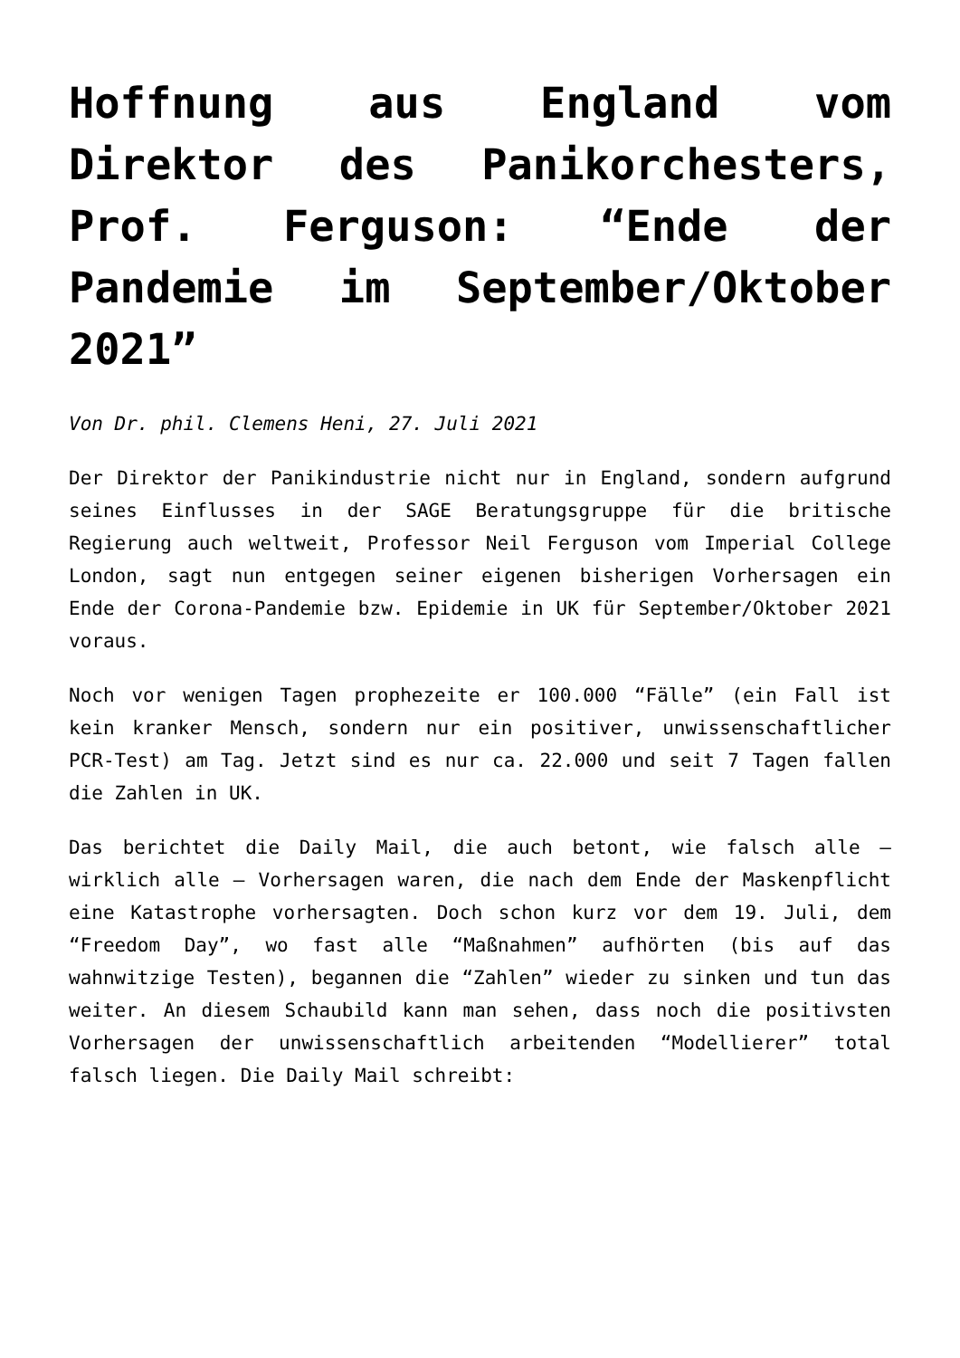Hoffnung aus England vom Direktor des Panikorchesters, Prof. Ferguson: “Ende der Pandemie im September/Oktober 2021”
Von Dr. phil. Clemens Heni, 27. Juli 2021
Der Direktor der Panikindustrie nicht nur in England, sondern aufgrund seines Einflusses in der SAGE Beratungsgruppe für die britische Regierung auch weltweit, Professor Neil Ferguson vom Imperial College London, sagt nun entgegen seiner eigenen bisherigen Vorhersagen ein Ende der Corona-Pandemie bzw. Epidemie in UK für September/Oktober 2021 voraus.
Noch vor wenigen Tagen prophezeite er 100.000 “Fälle” (ein Fall ist kein kranker Mensch, sondern nur ein positiver, unwissenschaftlicher PCR-Test) am Tag. Jetzt sind es nur ca. 22.000 und seit 7 Tagen fallen die Zahlen in UK.
Das berichtet die Daily Mail, die auch betont, wie falsch alle – wirklich alle – Vorhersagen waren, die nach dem Ende der Maskenpflicht eine Katastrophe vorhersagten. Doch schon kurz vor dem 19. Juli, dem “Freedom Day”, wo fast alle “Maßnahmen” aufhörten (bis auf das wahnwitzige Testen), begannen die “Zahlen” wieder zu sinken und tun das weiter. An diesem Schaubild kann man sehen, dass noch die positivsten Vorhersagen der unwissenschaftlich arbeitenden “Modellierer” total falsch liegen. Die Daily Mail schreibt: